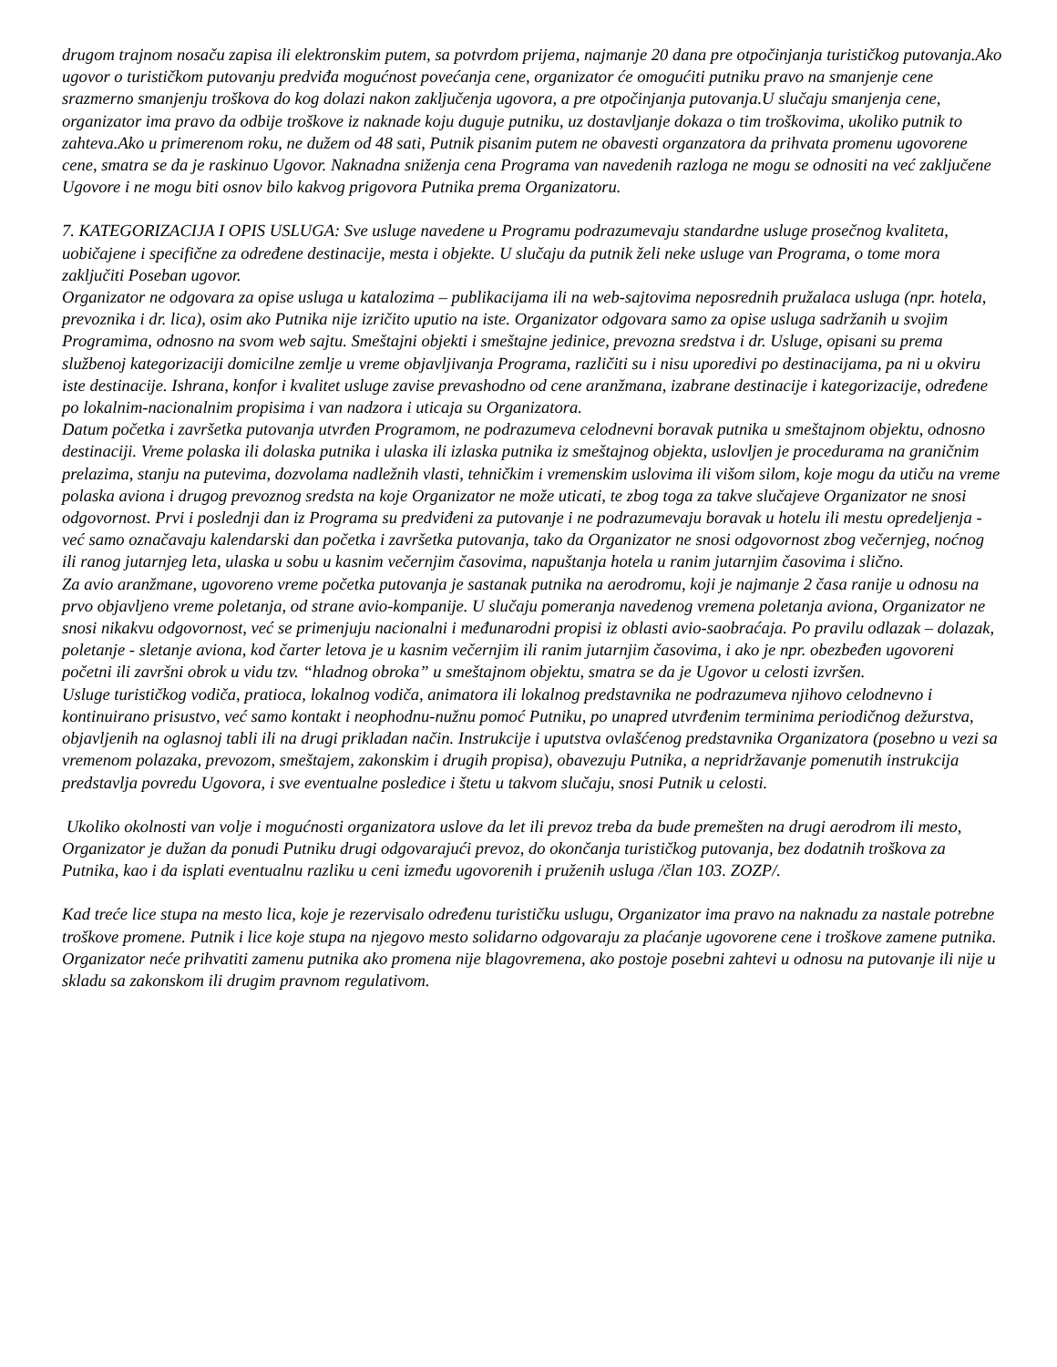drugom trajnom nosaču zapisa ili elektronskim putem, sa potvrdom prijema, najmanje 20 dana pre otpočinjanja turističkog putovanja.Ako ugovor o turističkom putovanju predviđa mogućnost povećanja cene, organizator će omogućiti putniku pravo na smanjenje cene srazmerno smanjenju troškova do kog dolazi nakon zaključenja ugovora, a pre otpočinjanja putovanja.U slučaju smanjenja cene, organizator ima pravo da odbije troškove iz naknade koju duguje putniku, uz dostavljanje dokaza o tim troškovima, ukoliko putnik to zahteva.Ako u primerenom roku, ne dužem od 48 sati, Putnik pisanim putem ne obavesti organzatora da prihvata promenu ugovorene cene, smatra se da je raskinuo Ugovor. Naknadna sniženja cena Programa van navedenih razloga ne mogu se odnositi na već zaključene Ugovore i ne mogu biti osnov bilo kakvog prigovora Putnika prema Organizatoru.
7. KATEGORIZACIJA I OPIS USLUGA: Sve usluge navedene u Programu podrazumevaju standardne usluge prosečnog kvaliteta, uobičajene i specifične za određene destinacije, mesta i objekte. U slučaju da putnik želi neke usluge van Programa, o tome mora zaključiti Poseban ugovor.
Organizator ne odgovara za opise usluga u katalozima – publikacijama ili na web-sajtovima neposrednih pružalaca usluga (npr. hotela, prevoznika i dr. lica), osim ako Putnika nije izričito uputio na iste. Organizator odgovara samo za opise usluga sadržanih u svojim Programima, odnosno na svom web sajtu. Smeštajni objekti i smeštajne jedinice, prevozna sredstva i dr. Usluge, opisani su prema službenoj kategorizaciji domicilne zemlje u vreme objavljivanja Programa, različiti su i nisu uporedivi po destinacijama, pa ni u okviru iste destinacije. Ishrana, konfor i kvalitet usluge zavise prevashodno od cene aranžmana, izabrane destinacije i kategorizacije, određene po lokalnim-nacionalnim propisima i van nadzora i uticaja su Organizatora.
Datum početka i završetka putovanja utvrđen Programom, ne podrazumeva celodnevni boravak putnika u smeštajnom objektu, odnosno destinaciji. Vreme polaska ili dolaska putnika i ulaska ili izlaska putnika iz smeštajnog objekta, uslovljen je procedurama na graničnim prelazima, stanju na putevima, dozvolama nadležnih vlasti, tehničkim i vremenskim uslovima ili višom silom, koje mogu da utiču na vreme polaska aviona i drugog prevoznog sredsta na koje Organizator ne može uticati, te zbog toga za takve slučajeve Organizator ne snosi odgovornost. Prvi i poslednji dan iz Programa su predviđeni za putovanje i ne podrazumevaju boravak u hotelu ili mestu opredeljenja - već samo označavaju kalendarski dan početka i završetka putovanja, tako da Organizator ne snosi odgovornost zbog večernjeg, noćnog ili ranog jutarnjeg leta, ulaska u sobu u kasnim večernjim časovima, napuštanja hotela u ranim jutarnjim časovima i slično.
Za avio aranžmane, ugovoreno vreme početka putovanja je sastanak putnika na aerodromu, koji je najmanje 2 časa ranije u odnosu na prvo objavljeno vreme poletanja, od strane avio-kompanije. U slučaju pomeranja navedenog vremena poletanja aviona, Organizator ne snosi nikakvu odgovornost, već se primenjuju nacionalni i međunarodni propisi iz oblasti avio-saobraćaja. Po pravilu odlazak – dolazak, poletanje - sletanje aviona, kod čarter letova je u kasnim večernjim ili ranim jutarnjim časovima, i ako je npr. obezbeđen ugovoreni početni ili završni obrok u vidu tzv. “hladnog obroka” u smeštajnom objektu, smatra se da je Ugovor u celosti izvršen.
Usluge turističkog vodiča, pratioca, lokalnog vodiča, animatora ili lokalnog predstavnika ne podrazumeva njihovo celodnevno i kontinuirano prisustvo, već samo kontakt i neophodnu-nužnu pomoć Putniku, po unapred utvrđenim terminima periodičnog dežurstva, objavljenih na oglasnoj tabli ili na drugi prikladan način. Instrukcije i uputstva ovlašćenog predstavnika Organizatora (posebno u vezi sa vremenom polazaka, prevozom, smeštajem, zakonskim i drugih propisa), obavezuju Putnika, a nepridržavanje pomenutih instrukcija predstavlja povredu Ugovora, i sve eventualne posledice i štetu u takvom slučaju, snosi Putnik u celosti.
Ukoliko okolnosti van volje i mogućnosti organizatora uslove da let ili prevoz treba da bude premešten na drugi aerodrom ili mesto, Organizator je dužan da ponudi Putniku drugi odgovarajući prevoz, do okončanja turističkog putovanja, bez dodatnih troškova za Putnika, kao i da isplati eventualnu razliku u ceni između ugovorenih i pruženih usluga /član 103. ZOZP/.
Kad treće lice stupa na mesto lica, koje je rezervisalo određenu turističku uslugu, Organizator ima pravo na naknadu za nastale potrebne troškove promene. Putnik i lice koje stupa na njegovo mesto solidarno odgovaraju za plaćanje ugovorene cene i troškove zamene putnika. Organizator neće prihvatiti zamenu putnika ako promena nije blagovremena, ako postoje posebni zahtevi u odnosu na putovanje ili nije u skladu sa zakonskom ili drugim pravnom regulativom.